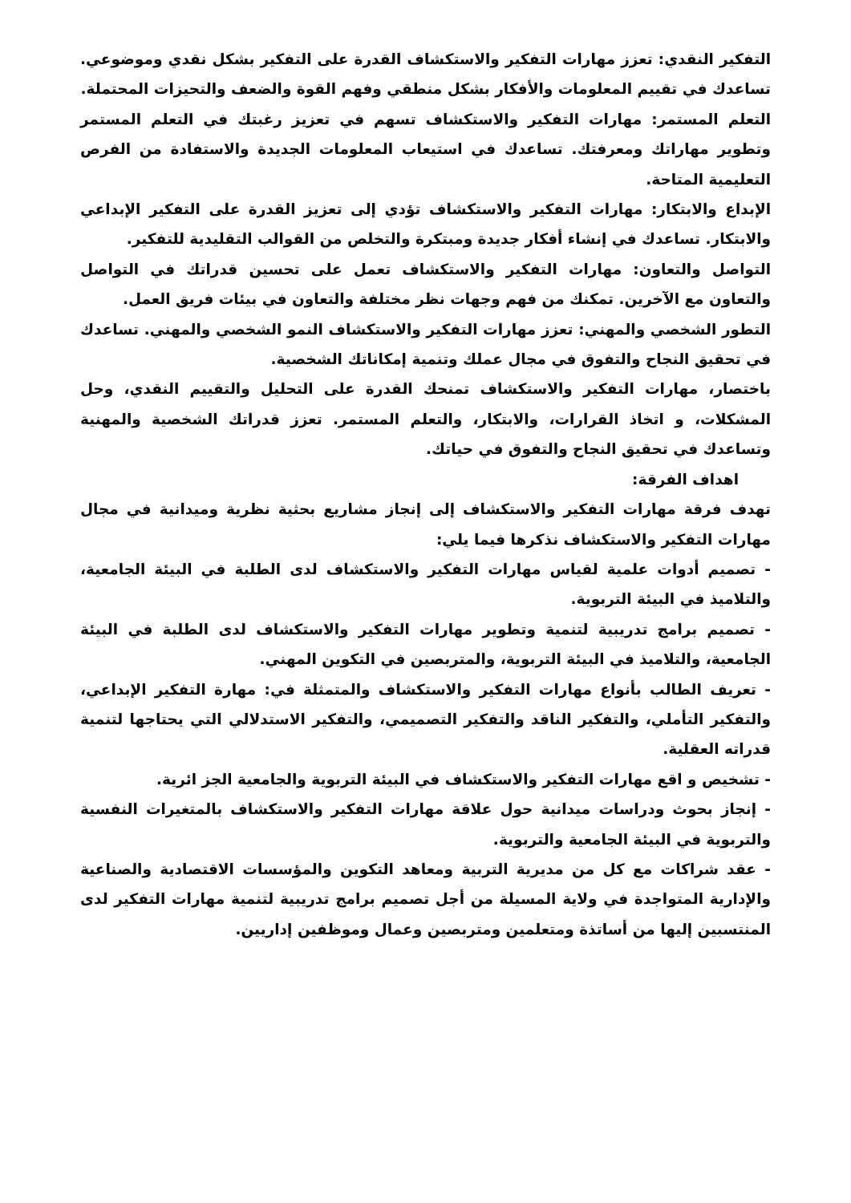التفكير النقدي: تعزز مهارات التفكير والاستكشاف القدرة على التفكير بشكل نقدي وموضوعي. تساعدك في تقييم المعلومات والأفكار بشكل منطقي وفهم القوة والضعف والتحيزات المحتملة.
التعلم المستمر: مهارات التفكير والاستكشاف تسهم في تعزيز رغبتك في التعلم المستمر وتطوير مهاراتك ومعرفتك. تساعدك في استيعاب المعلومات الجديدة والاستفادة من الفرص التعليمية المتاحة.
الإبداع والابتكار: مهارات التفكير والاستكشاف تؤدي إلى تعزيز القدرة على التفكير الإبداعي والابتكار. تساعدك في إنشاء أفكار جديدة ومبتكرة والتخلص من القوالب التقليدية للتفكير.
التواصل والتعاون: مهارات التفكير والاستكشاف تعمل على تحسين قدراتك في التواصل والتعاون مع الآخرين. تمكنك من فهم وجهات نظر مختلفة والتعاون في بيئات فريق العمل.
التطور الشخصي والمهني: تعزز مهارات التفكير والاستكشاف النمو الشخصي والمهني. تساعدك في تحقيق النجاح والتفوق في مجال عملك وتنمية إمكاناتك الشخصية.
باختصار، مهارات التفكير والاستكشاف تمنحك القدرة على التحليل والتقييم النقدي، وحل المشكلات، و اتخاذ القرارات، والابتكار، والتعلم المستمر. تعزز قدراتك الشخصية والمهنية وتساعدك في تحقيق النجاح والتفوق في حياتك.
اهداف الفرقة:
تهدف فرقة مهارات التفكير والاستكشاف إلى إنجاز مشاريع بحثية نظرية وميدانية في مجال مهارات التفكير والاستكشاف نذكرها فيما يلي:
- تصميم أدوات علمية لقياس مهارات التفكير والاستكشاف لدى الطلبة في البيئة الجامعية، والتلاميذ في البيئة التربوية.
- تصميم برامج تدريبية لتنمية وتطوير مهارات التفكير والاستكشاف لدى الطلبة في البيئة الجامعية، والتلاميذ في البيئة التربوية، والمتربصين في التكوين المهني.
- تعريف الطالب بأنواع مهارات التفكير والاستكشاف والمتمثلة في: مهارة التفكير الإبداعي، والتفكير التأملي، والتفكير الناقد والتفكير التصميمي، والتفكير الاستدلالي التي يحتاجها لتنمية قدراته العقلية.
- تشخيص و اقع مهارات التفكير والاستكشاف في البيئة التربوية والجامعية الجز ائرية.
- إنجاز بحوث ودراسات ميدانية حول علاقة مهارات التفكير والاستكشاف بالمتغيرات النفسية والتربوية في البيئة الجامعية والتربوية.
- عقد شراكات مع كل من مديرية التربية ومعاهد التكوين والمؤسسات الاقتصادية والصناعية والإدارية المتواجدة في ولاية المسيلة من أجل تصميم برامج تدريبية لتنمية مهارات التفكير لدى المنتسبين إليها من أساتذة ومتعلمين ومتربصين وعمال وموظفين إداريين.